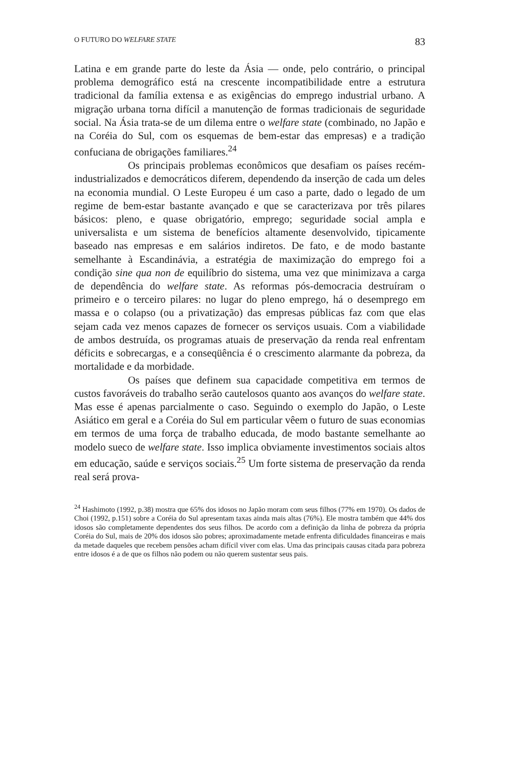O FUTURO DO WELFARE STATE 83
Latina e em grande parte do leste da Ásia — onde, pelo contrário, o principal problema demográfico está na crescente incompatibilidade entre a estrutura tradicional da família extensa e as exigências do emprego industrial urbano. A migração urbana torna difícil a manutenção de formas tradicionais de seguridade social. Na Ásia trata-se de um dilema entre o welfare state (combinado, no Japão e na Coréia do Sul, com os esquemas de bem-estar das empresas) e a tradição confuciana de obrigações familiares.<sup>24</sup>
Os principais problemas econômicos que desafiam os países recém-industrializados e democráticos diferem, dependendo da inserção de cada um deles na economia mundial. O Leste Europeu é um caso a parte, dado o legado de um regime de bem-estar bastante avançado e que se caracterizava por três pilares básicos: pleno, e quase obrigatório, emprego; seguridade social ampla e universalista e um sistema de benefícios altamente desenvolvido, tipicamente baseado nas empresas e em salários indiretos. De fato, e de modo bastante semelhante à Escandinávia, a estratégia de maximização do emprego foi a condição sine qua non de equilíbrio do sistema, uma vez que minimizava a carga de dependência do welfare state. As reformas pós-democracia destruíram o primeiro e o terceiro pilares: no lugar do pleno emprego, há o desemprego em massa e o colapso (ou a privatização) das empresas públicas faz com que elas sejam cada vez menos capazes de fornecer os serviços usuais. Com a viabilidade de ambos destruída, os programas atuais de preservação da renda real enfrentam déficits e sobrecargas, e a conseqüência é o crescimento alarmante da pobreza, da mortalidade e da morbidade.
Os países que definem sua capacidade competitiva em termos de custos favoráveis do trabalho serão cautelosos quanto aos avanços do welfare state. Mas esse é apenas parcialmente o caso. Seguindo o exemplo do Japão, o Leste Asiático em geral e a Coréia do Sul em particular vêem o futuro de suas economias em termos de uma força de trabalho educada, de modo bastante semelhante ao modelo sueco de welfare state. Isso implica obviamente investimentos sociais altos em educação, saúde e serviços sociais.<sup>25</sup> Um forte sistema de preservação da renda real será prova-
<sup>24</sup> Hashimoto (1992, p.38) mostra que 65% dos idosos no Japão moram com seus filhos (77% em 1970). Os dados de Choi (1992, p.151) sobre a Coréia do Sul apresentam taxas ainda mais altas (76%). Ele mostra também que 44% dos idosos são completamente dependentes dos seus filhos. De acordo com a definição da linha de pobreza da própria Coréia do Sul, mais de 20% dos idosos são pobres; aproximadamente metade enfrenta dificuldades financeiras e mais da metade daqueles que recebem pensões acham difícil viver com elas. Uma das principais causas citada para pobreza entre idosos é a de que os filhos não podem ou não querem sustentar seus pais.